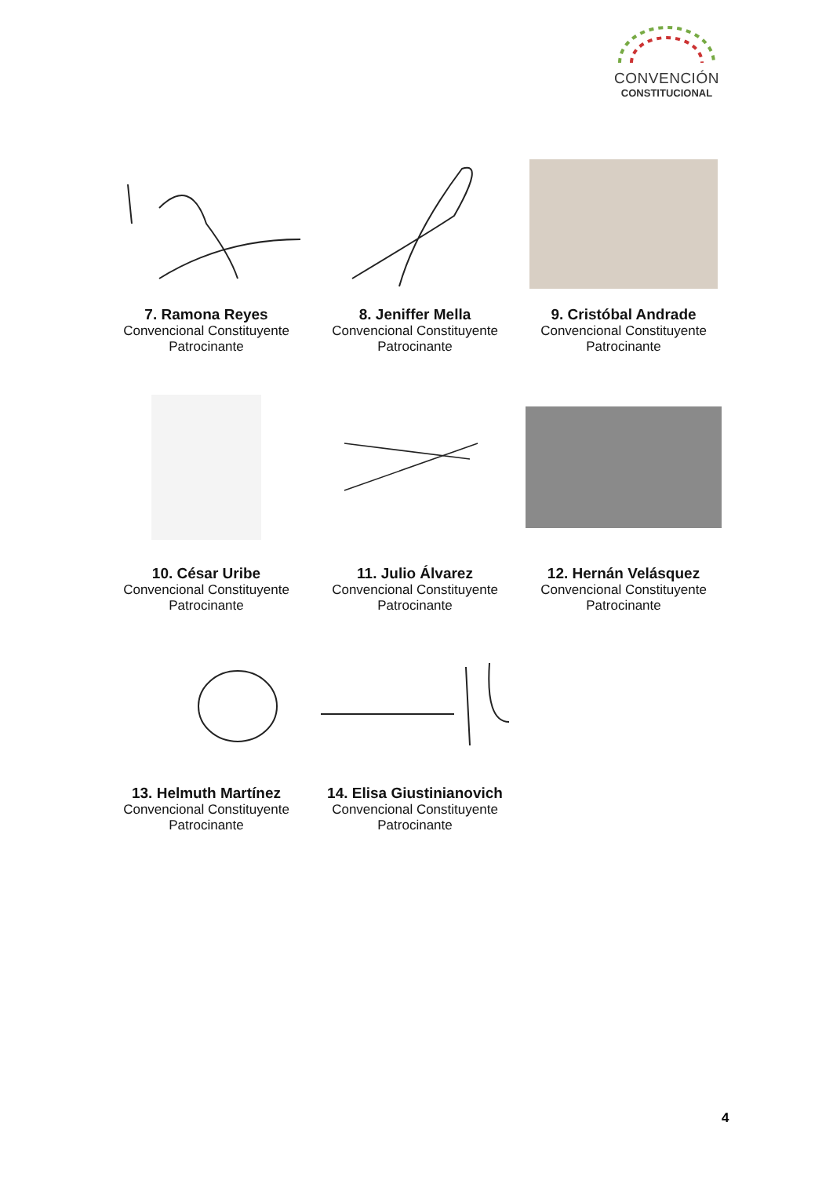CONVENCIÓN
CONSTITUCIONAL
7. Ramona Reyes
Convencional Constituyente
Patrocinante
8. Jeniffer Mella
Convencional Constituyente
Patrocinante
9. Cristóbal Andrade
Convencional Constituyente
Patrocinante
10. César Uribe
Convencional Constituyente
Patrocinante
11. Julio Álvarez
Convencional Constituyente
Patrocinante
12. Hernán Velásquez
Convencional Constituyente
Patrocinante
13. Helmuth Martínez
Convencional Constituyente
Patrocinante
14. Elisa Giustinianovich
Convencional Constituyente
Patrocinante
4